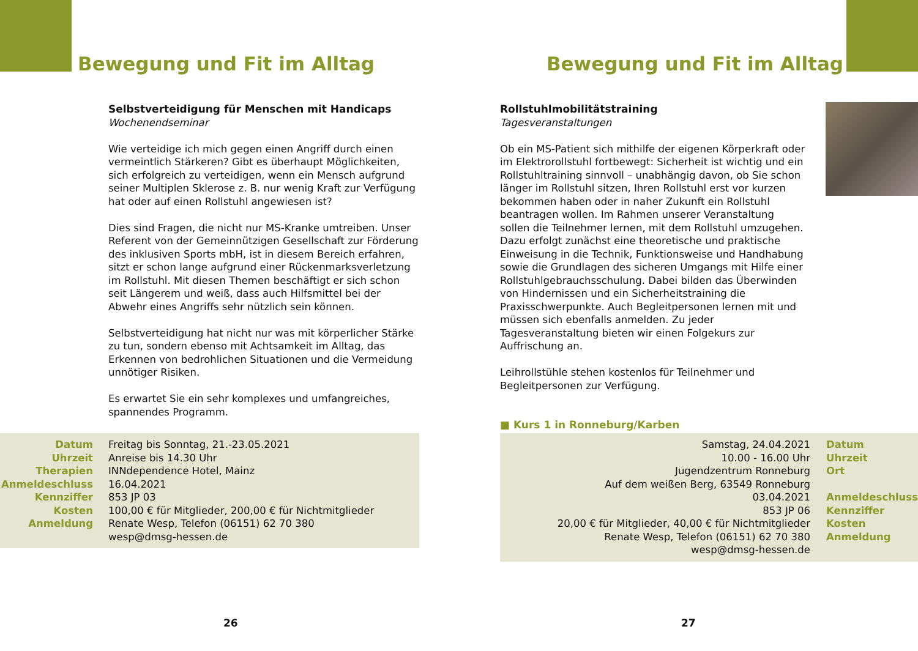Bewegung und Fit im Alltag
Selbstverteidigung für Menschen mit Handicaps
Wochenendseminar
Wie verteidige ich mich gegen einen Angriff durch einen vermeintlich Stärkeren? Gibt es überhaupt Möglichkeiten, sich erfolgreich zu verteidigen, wenn ein Mensch aufgrund seiner Multiplen Sklerose z. B. nur wenig Kraft zur Verfügung hat oder auf einen Rollstuhl angewiesen ist?
Dies sind Fragen, die nicht nur MS-Kranke umtreiben. Unser Referent von der Gemeinnützigen Gesellschaft zur Förderung des inklusiven Sports mbH, ist in diesem Bereich erfahren, sitzt er schon lange aufgrund einer Rückenmarksverletzung im Rollstuhl. Mit diesen Themen beschäftigt er sich schon seit Längerem und weiß, dass auch Hilfsmittel bei der Abwehr eines Angriffs sehr nützlich sein können.
Selbstverteidigung hat nicht nur was mit körperlicher Stärke zu tun, sondern ebenso mit Achtsamkeit im Alltag, das Erkennen von bedrohlichen Situationen und die Vermeidung unnötiger Risiken.
Es erwartet Sie ein sehr komplexes und umfangreiches, spannendes Programm.
| Datum | Freitag bis Sonntag, 21.-23.05.2021 |
| Uhrzeit | Anreise bis 14.30 Uhr |
| Therapien | INNdependence Hotel, Mainz |
| Anmeldeschluss | 16.04.2021 |
| Kennziffer | 853 JP 03 |
| Kosten | 100,00 € für Mitglieder, 200,00 € für Nichtmitglieder |
| Anmeldung | Renate Wesp, Telefon (06151) 62 70 380 wesp@dmsg-hessen.de |
26
Bewegung und Fit im Alltag
Rollstuhlmobilitätstraining
Tagesveranstaltungen
Ob ein MS-Patient sich mithilfe der eigenen Körperkraft oder im Elektrorollstuhl fortbewegt: Sicherheit ist wichtig und ein Rollstuhltraining sinnvoll – unabhängig davon, ob Sie schon länger im Rollstuhl sitzen, Ihren Rollstuhl erst vor kurzen bekommen haben oder in naher Zukunft ein Rollstuhl beantragen wollen. Im Rahmen unserer Veranstaltung sollen die Teilnehmer lernen, mit dem Rollstuhl umzugehen. Dazu erfolgt zunächst eine theoretische und praktische Einweisung in die Technik, Funktionsweise und Handhabung sowie die Grundlagen des sicheren Umgangs mit Hilfe einer Rollstuhlgebrauchsschulung. Dabei bilden das Überwinden von Hindernissen und ein Sicherheitstraining die Praxisschwerpunkte. Auch Begleitpersonen lernen mit und müssen sich ebenfalls anmelden. Zu jeder Tagesveranstaltung bieten wir einen Folgekurs zur Auffrischung an.
Leihrollstühle stehen kostenlos für Teilnehmer und Begleitpersonen zur Verfügung.
■ Kurs 1 in Ronneburg/Karben
| Samstag, 24.04.2021 | Datum |
| 10.00 - 16.00 Uhr | Uhrzeit |
| Jugendzentrum Ronneburg Auf dem weißen Berg, 63549 Ronneburg | Ort |
| 03.04.2021 | Anmeldeschluss |
| 853 JP 06 | Kennziffer |
| 20,00 € für Mitglieder, 40,00 € für Nichtmitglieder | Kosten |
| Renate Wesp, Telefon (06151) 62 70 380 wesp@dmsg-hessen.de | Anmeldung |
27